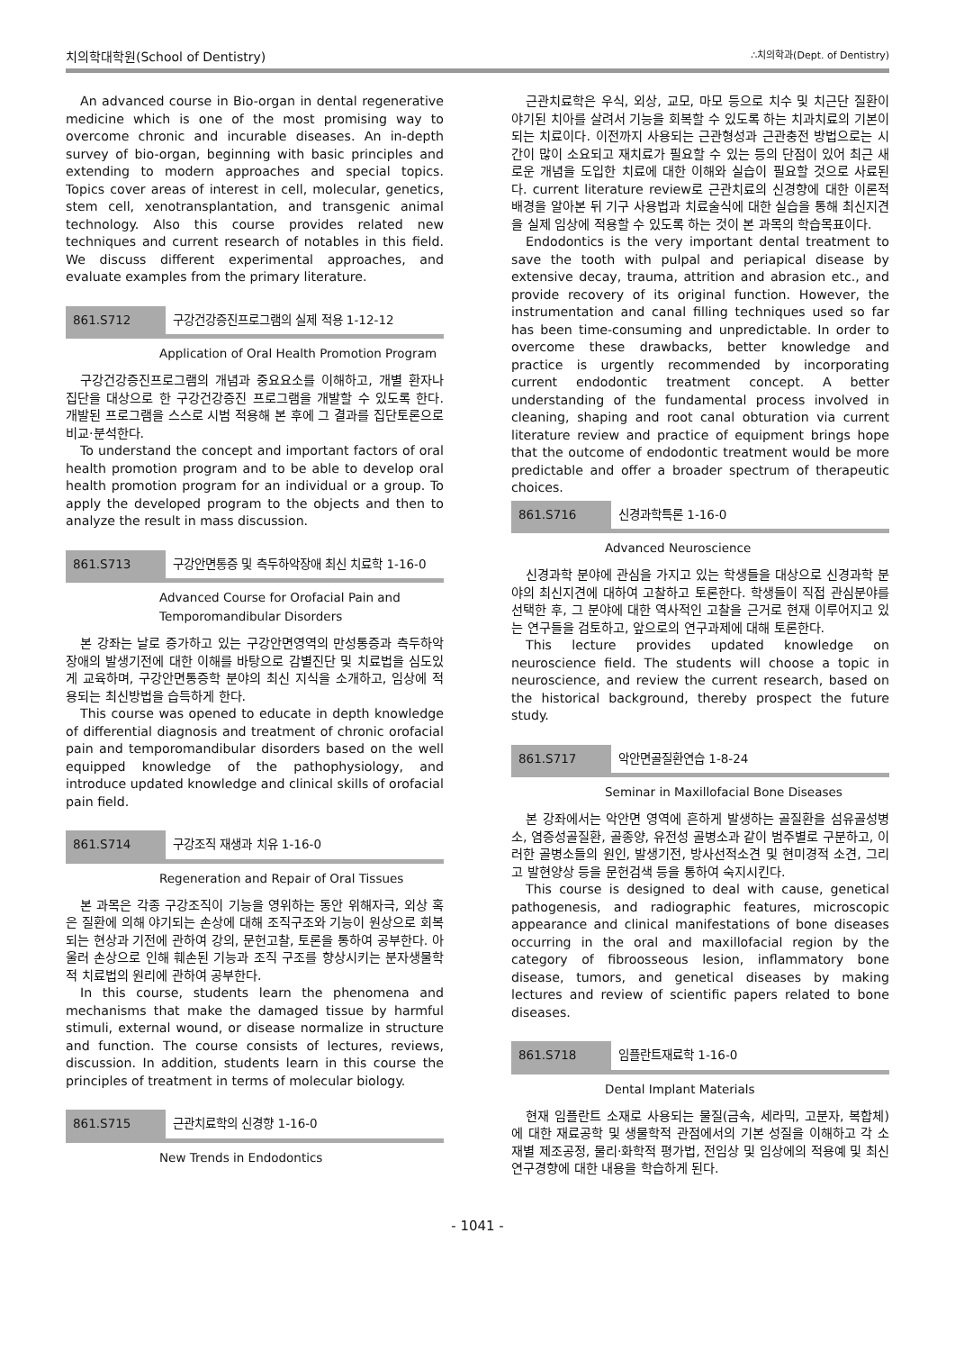치의학대학원(School of Dentistry) ∴치의학과(Dept. of Dentistry)
An advanced course in Bio-organ in dental regenerative medicine which is one of the most promising way to overcome chronic and incurable diseases. An in-depth survey of bio-organ, beginning with basic principles and extending to modern approaches and special topics. Topics cover areas of interest in cell, molecular, genetics, stem cell, xenotransplantation, and transgenic animal technology. Also this course provides related new techniques and current research of notables in this field. We discuss different experimental approaches, and evaluate examples from the primary literature.
861.S712 구강건강증진프로그램의 실제 적용 1-12-12
Application of Oral Health Promotion Program
구강건강증진프로그램의 개념과 중요요소를 이해하고, 개별 환자나 집단을 대상으로 한 구강건강증진 프로그램을 개발할 수 있도록 한다. 개발된 프로그램을 스스로 시범 적용해 본 후에 그 결과를 집단토론으로 비교·분석한다.
To understand the concept and important factors of oral health promotion program and to be able to develop oral health promotion program for an individual or a group. To apply the developed program to the objects and then to analyze the result in mass discussion.
861.S713 구강안면통증 및 측두하악장애 최신 치료학 1-16-0
Advanced Course for Orofacial Pain and Temporomandibular Disorders
본 강좌는 날로 증가하고 있는 구강안면영역의 만성통증과 측두하악장애의 발생기전에 대한 이해를 바탕으로 감별진단 및 치료법을 심도있게 교육하며, 구강안면통증학 분야의 최신 지식을 소개하고, 임상에 적용되는 최신방법을 습득하게 한다.
This course was opened to educate in depth knowledge of differential diagnosis and treatment of chronic orofacial pain and temporomandibular disorders based on the well equipped knowledge of the pathophysiology, and introduce updated knowledge and clinical skills of orofacial pain field.
861.S714 구강조직 재생과 치유 1-16-0
Regeneration and Repair of Oral Tissues
본 과목은 각종 구강조직이 기능을 영위하는 동안 위해자극, 외상 혹은 질환에 의해 야기되는 손상에 대해 조직구조와 기능이 원상으로 회복되는 현상과 기전에 관하여 강의, 문헌고찰, 토론을 통하여 공부한다. 아울러 손상으로 인해 훼손된 기능과 조직 구조를 향상시키는 분자생물학적 치료법의 원리에 관하여 공부한다.
In this course, students learn the phenomena and mechanisms that make the damaged tissue by harmful stimuli, external wound, or disease normalize in structure and function. The course consists of lectures, reviews, discussion. In addition, students learn in this course the principles of treatment in terms of molecular biology.
861.S715 근관치료학의 신경향 1-16-0
New Trends in Endodontics
근관치료학은 우식, 외상, 교모, 마모 등으로 치수 및 치근단 질환이 야기된 치아를 살려서 기능을 회복할 수 있도록 하는 치과치료의 기본이 되는 치료이다. 이전까지 사용되는 근관형성과 근관충전 방법으로는 시간이 많이 소요되고 재치료가 필요할 수 있는 등의 단점이 있어 최근 새로운 개념을 도입한 치료에 대한 이해와 실습이 필요할 것으로 사료된다. current literature review로 근관치료의 신경향에 대한 이론적 배경을 알아본 뒤 기구 사용법과 치료술식에 대한 실습을 통해 최신지견을 실제 임상에 적용할 수 있도록 하는 것이 본 과목의 학습목표이다.
Endodontics is the very important dental treatment to save the tooth with pulpal and periapical disease by extensive decay, trauma, attrition and abrasion etc., and provide recovery of its original function. However, the instrumentation and canal filling techniques used so far has been time-consuming and unpredictable. In order to overcome these drawbacks, better knowledge and practice is urgently recommended by incorporating current endodontic treatment concept. A better understanding of the fundamental process involved in cleaning, shaping and root canal obturation via current literature review and practice of equipment brings hope that the outcome of endodontic treatment would be more predictable and offer a broader spectrum of therapeutic choices.
861.S716 신경과학특론 1-16-0
Advanced Neuroscience
신경과학 분야에 관심을 가지고 있는 학생들을 대상으로 신경과학 분야의 최신지견에 대하여 고찰하고 토론한다. 학생들이 직접 관심분야를 선택한 후, 그 분야에 대한 역사적인 고찰을 근거로 현재 이루어지고 있는 연구들을 검토하고, 앞으로의 연구과제에 대해 토론한다.
This lecture provides updated knowledge on neuroscience field. The students will choose a topic in neuroscience, and review the current research, based on the historical background, thereby prospect the future study.
861.S717 악안면골질환연습 1-8-24
Seminar in Maxillofacial Bone Diseases
본 강좌에서는 악안면 영역에 흔하게 발생하는 골질환을 섬유골성병소, 염증성골질환, 골종양, 유전성 골병소과 같이 범주별로 구분하고, 이러한 골병소들의 원인, 발생기전, 방사선적소견 및 현미경적 소견, 그리고 발현양상 등을 문헌검색 등을 통하여 숙지시킨다.
This course is designed to deal with cause, genetical pathogenesis, and radiographic features, microscopic appearance and clinical manifestations of bone diseases occurring in the oral and maxillofacial region by the category of fibroosseous lesion, inflammatory bone disease, tumors, and genetical diseases by making lectures and review of scientific papers related to bone diseases.
861.S718 임플란트재료학 1-16-0
Dental Implant Materials
현재 임플란트 소재로 사용되는 물질(금속, 세라믹, 고분자, 복합체)에 대한 재료공학 및 생물학적 관점에서의 기본 성질을 이해하고 각 소재별 제조공정, 물리·화학적 평가법, 전임상 및 임상에의 적용예 및 최신 연구경향에 대한 내용을 학습하게 된다.
- 1041 -